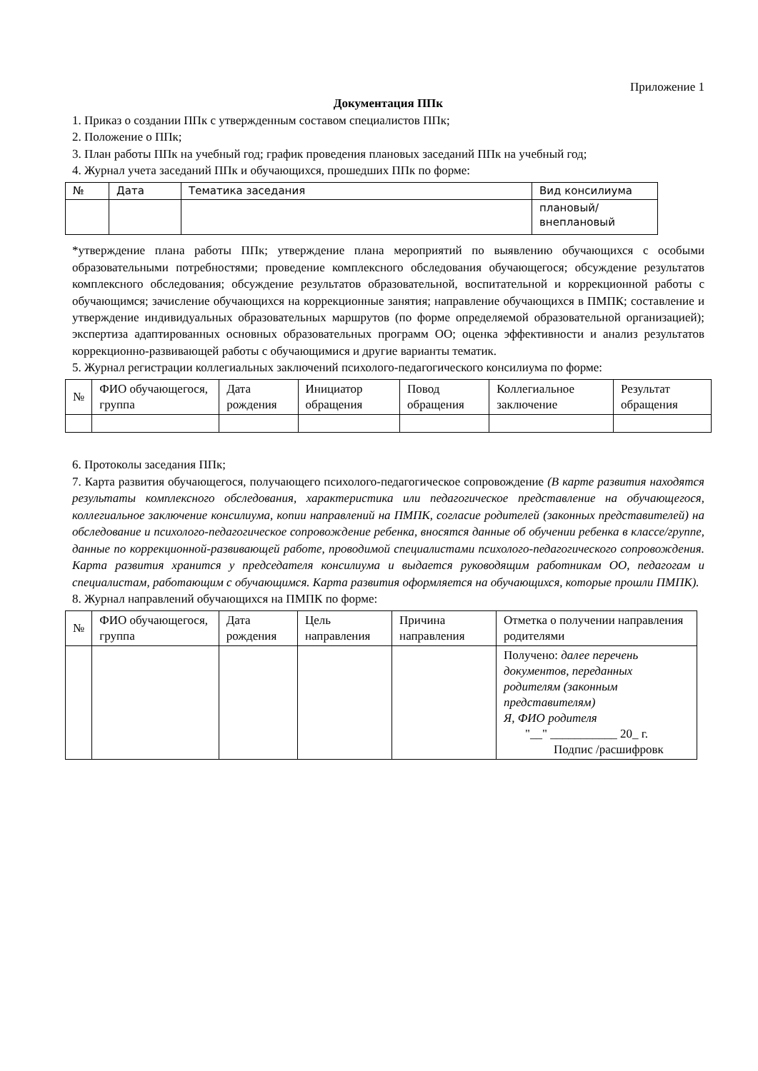Приложение 1
Документация ППк
1. Приказ о создании ППк с утвержденным составом специалистов ППк;
2. Положение о ППк;
3. План работы ППк на учебный год; график проведения плановых заседаний ППк на учебный год;
4. Журнал учета заседаний ППк и обучающихся, прошедших ППк по форме:
| № | Дата | Тематика заседания | Вид консилиума |
| | | | плановый/ внеплановый |
*утверждение плана работы ППк; утверждение плана мероприятий по выявлению обучающихся с особыми образовательными потребностями; проведение комплексного обследования обучающегося; обсуждение результатов комплексного обследования; обсуждение результатов образовательной, воспитательной и коррекционной работы с обучающимся; зачисление обучающихся на коррекционные занятия; направление обучающихся в ПМПК; составление и утверждение индивидуальных образовательных маршрутов (по форме определяемой образовательной организацией); экспертиза адаптированных основных образовательных программ ОО; оценка эффективности и анализ результатов коррекционно-развивающей работы с обучающимися и другие варианты тематик.
5. Журнал регистрации коллегиальных заключений психолого-педагогического консилиума по форме:
| № | ФИО обучающегося, группа | Дата рождения | Инициатор обращения | Повод обращения | Коллегиальное заключение | Результат обращения |
6. Протоколы заседания ППк;
7. Карта развития обучающегося, получающего психолого-педагогическое сопровождение (В карте развития находятся результаты комплексного обследования, характеристика или педагогическое представление на обучающегося, коллегиальное заключение консилиума, копии направлений на ПМПК, согласие родителей (законных представителей) на обследование и психолого-педагогическое сопровождение ребенка, вносятся данные об обучении ребенка в классе/группе, данные по коррекционной-развивающей работе, проводимой специалистами психолого-педагогического сопровождения. Карта развития хранится у председателя консилиума и выдается руководящим работникам ОО, педагогам и специалистам, работающим с обучающимся. Карта развития оформляется на обучающихся, которые прошли ПМПК).
8. Журнал направлений обучающихся на ПМПК по форме:
| № | ФИО обучающегося, группа | Дата рождения | Цель направления | Причина направления | Отметка о получении направления родителями |
| | | | | | Получено: далее перечень документов, переданных родителям (законным представителям) Я, ФИО родителя "__" ___________ 20_ г. Подпис /расшифровк |